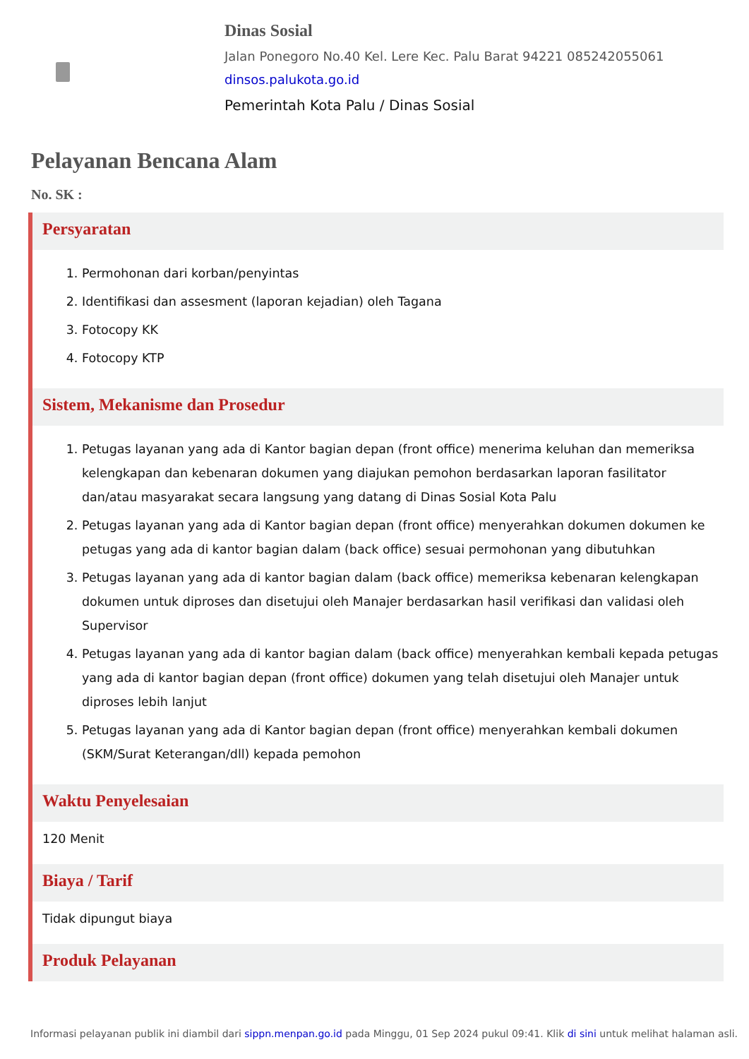Dinas Sosial
Jalan Ponegoro No.40 Kel. Lere Kec. Palu Barat 94221 085242055061
dinsos.palukota.go.id
Pemerintah Kota Palu / Dinas Sosial
Pelayanan Bencana Alam
No. SK :
Persyaratan
1. Permohonan dari korban/penyintas
2. Identifikasi dan assesment (laporan kejadian) oleh Tagana
3. Fotocopy KK
4. Fotocopy KTP
Sistem, Mekanisme dan Prosedur
1. Petugas layanan yang ada di Kantor bagian depan (front office) menerima keluhan dan memeriksa kelengkapan dan kebenaran dokumen yang diajukan pemohon berdasarkan laporan fasilitator dan/atau masyarakat secara langsung yang datang di Dinas Sosial Kota Palu
2. Petugas layanan yang ada di Kantor bagian depan (front office) menyerahkan dokumen dokumen ke petugas yang ada di kantor bagian dalam (back office) sesuai permohonan yang dibutuhkan
3. Petugas layanan yang ada di kantor bagian dalam (back office) memeriksa kebenaran kelengkapan dokumen untuk diproses dan disetujui oleh Manajer berdasarkan hasil verifikasi dan validasi oleh Supervisor
4. Petugas layanan yang ada di kantor bagian dalam (back office) menyerahkan kembali kepada petugas yang ada di kantor bagian depan (front office) dokumen yang telah disetujui oleh Manajer untuk diproses lebih lanjut
5. Petugas layanan yang ada di Kantor bagian depan (front office) menyerahkan kembali dokumen (SKM/Surat Keterangan/dll) kepada pemohon
Waktu Penyelesaian
120 Menit
Biaya / Tarif
Tidak dipungut biaya
Produk Pelayanan
Informasi pelayanan publik ini diambil dari sippn.menpan.go.id pada Minggu, 01 Sep 2024 pukul 09:41. Klik di sini untuk melihat halaman asli.